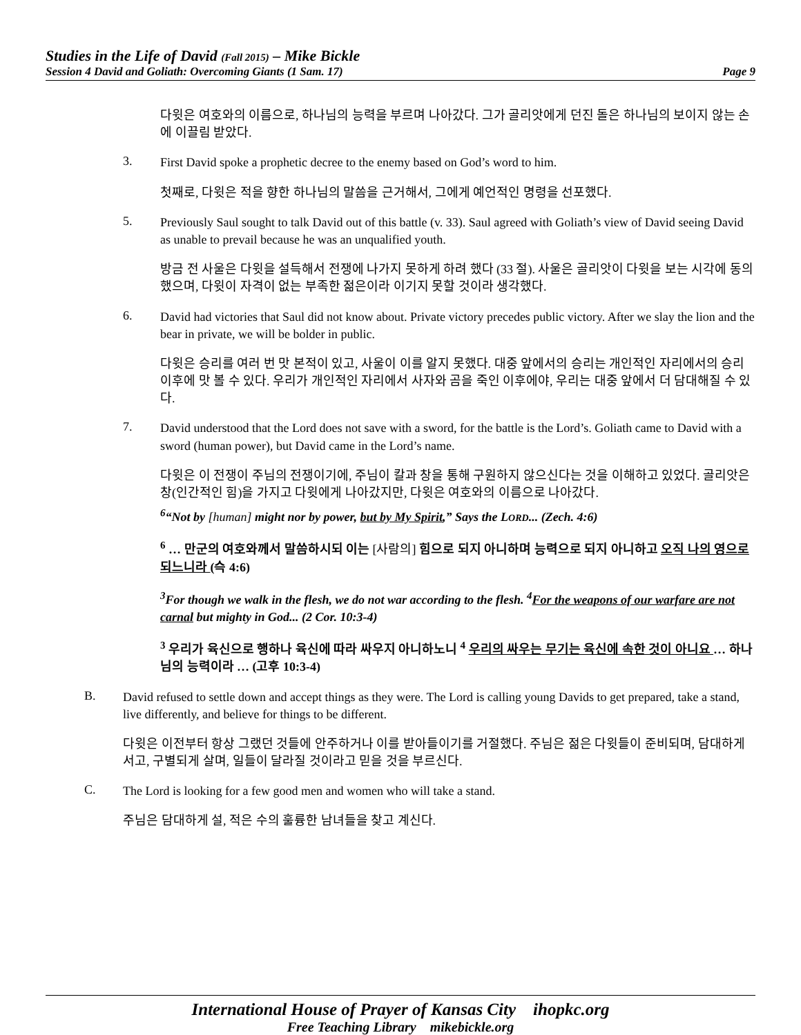Studies in the Life of David (Fall 2015) – Mike Bickle
Session 4 David and Goliath: Overcoming Giants (1 Sam. 17) Page 9
다윗은 여호와의 이름으로, 하나님의 능력을 부르며 나아갔다. 그가 골리앗에게 던진 돌은 하나님의 보이지 않는 손에 이끌림 받았다.
3.
First David spoke a prophetic decree to the enemy based on God’s word to him.
첫째로, 다윗은 적을 향한 하나님의 말씀을 근거해서, 그에게 예언적인 명령을 선포했다.
5.
Previously Saul sought to talk David out of this battle (v. 33). Saul agreed with Goliath’s view of David seeing David as unable to prevail because he was an unqualified youth.
방금 전 사울은 다윗을 설득해서 전쟁에 나가지 못하게 하려 했다 (33 절). 사울은 골리앗이 다윗을 보는 시각에 동의했으며, 다윗이 자격이 없는 부족한 젊은이라 이기지 못할 것이라 생각했다.
6.
David had victories that Saul did not know about. Private victory precedes public victory. After we slay the lion and the bear in private, we will be bolder in public.
다윗은 승리를 여러 번 맛 본적이 있고, 사울이 이를 알지 못했다. 대중 앞에서의 승리는 개인적인 자리에서의 승리 이후에 맛 볼 수 있다. 우리가 개인적인 자리에서 사자와 곰을 죽인 이후에야, 우리는 대중 앞에서 더 담대해질 수 있다.
7.
David understood that the Lord does not save with a sword, for the battle is the Lord’s. Goliath came to David with a sword (human power), but David came in the Lord’s name.
다윗은 이 전쟁이 주님의 전쟁이기에, 주님이 칼과 창을 통해 구원하지 않으신다는 것을 이해하고 있었다. 골리앗은 창(인간적인 힘)을 가지고 다윗에게 나아갔지만, 다윗은 여호와의 이름으로 나아갔다.
<sup>6</sup> “Not by [human] might nor by power, but by My Spirit,” Says the LORD... (Zech. 4:6)
<sup>6</sup> … 만군의 여호와께서 말씀하시되 이는 [사람의] 힘으로 되지 아니하며 능력으로 되지 아니하고 오직 나의 영으로 되느니라 (슥 4:6)
<sup>3</sup> For though we walk in the flesh, we do not war according to the flesh. <sup>4</sup>For the weapons of our warfare are not carnal but mighty in God... (2 Cor. 10:3-4)
<sup>3</sup> 우리가 육신으로 행하나 육신에 따라 싸우지 아니하노니 <sup>4</sup> 우리의 싸우는 무기는 육신에 속한 것이 아니요 … 하나님의 능력이라 … (고후 10:3-4)
B.
David refused to settle down and accept things as they were. The Lord is calling young Davids to get prepared, take a stand, live differently, and believe for things to be different.
다윗은 이전부터 항상 그랬던 것들에 안주하거나 이를 받아들이기를 거절했다. 주님은 젊은 다윗들이 준비되며, 담대하게 서고, 구별되게 살며, 일들이 달라질 것이라고 믿을 것을 부르신다.
C.
The Lord is looking for a few good men and women who will take a stand.
주님은 담대하게 설, 적은 수의 훌륭한 남녀들을 찾고 계신다.
International House of Prayer of Kansas City ihopkc.org
Free Teaching Library mikebickle.org